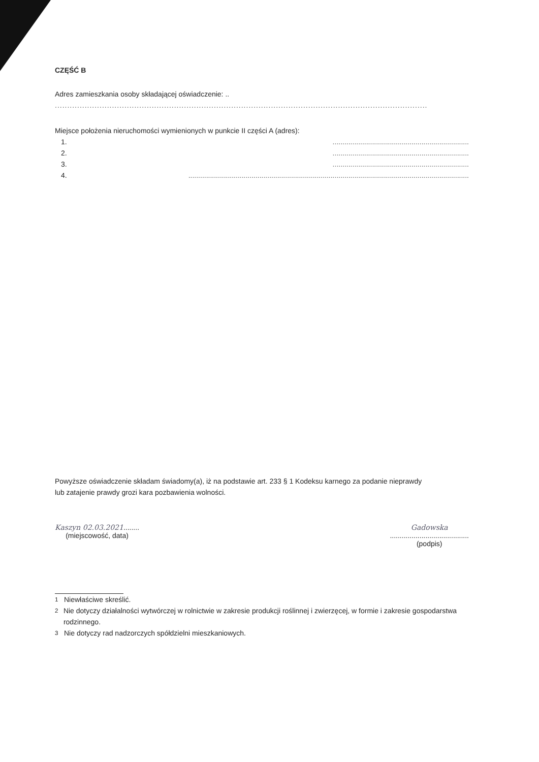CZĘŚĆ B
Adres zamieszkania osoby składającej oświadczenie: ..
......................................................................................................................................................
Miejsce położenia nieruchomości wymienionych w punkcie II części A (adres):
1......................................................................
2......................................................................
3......................................................................
4...............................................................................................................................................
Powyższe oświadczenie składam świadomy(a), iż na podstawie art. 233 § 1 Kodeksu karnego za podanie nieprawdy
lub zatajenie prawdy grozi kara pozbawienia wolności.
Kaszyn 02.03.2021........
(miejscowość, data)
Gadowska
........................................
(podpis)
<sup>1</sup> Niewłaściwe skreślić.
<sup>2</sup> Nie dotyczy działalności wytwórczej w rolnictwie w zakresie produkcji roślinnej i zwierzęcej, w formie i zakresie gospodarstwa rodzinnego.
<sup>3</sup> Nie dotyczy rad nadzorczych spółdzielni mieszkaniowych.